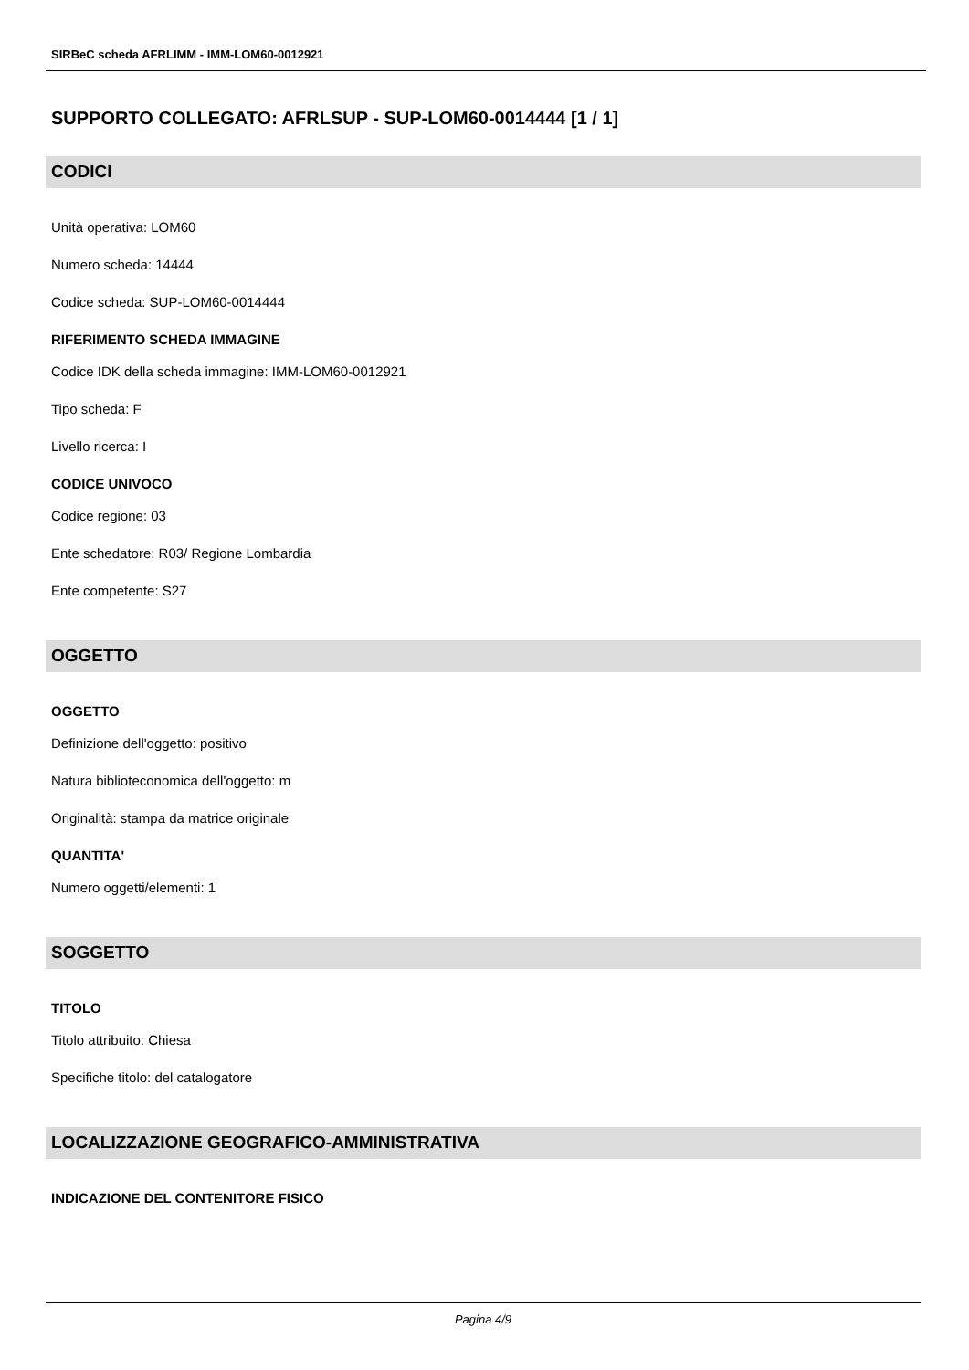SIRBeC scheda AFRLIMM - IMM-LOM60-0012921
SUPPORTO COLLEGATO: AFRLSUP - SUP-LOM60-0014444 [1 / 1]
CODICI
Unità operativa: LOM60
Numero scheda: 14444
Codice scheda: SUP-LOM60-0014444
RIFERIMENTO SCHEDA IMMAGINE
Codice IDK della scheda immagine: IMM-LOM60-0012921
Tipo scheda: F
Livello ricerca: I
CODICE UNIVOCO
Codice regione: 03
Ente schedatore: R03/ Regione Lombardia
Ente competente: S27
OGGETTO
OGGETTO
Definizione dell'oggetto: positivo
Natura biblioteconomica dell'oggetto: m
Originalità: stampa da matrice originale
QUANTITA'
Numero oggetti/elementi: 1
SOGGETTO
TITOLO
Titolo attribuito: Chiesa
Specifiche titolo: del catalogatore
LOCALIZZAZIONE GEOGRAFICO-AMMINISTRATIVA
INDICAZIONE DEL CONTENITORE FISICO
Pagina 4/9